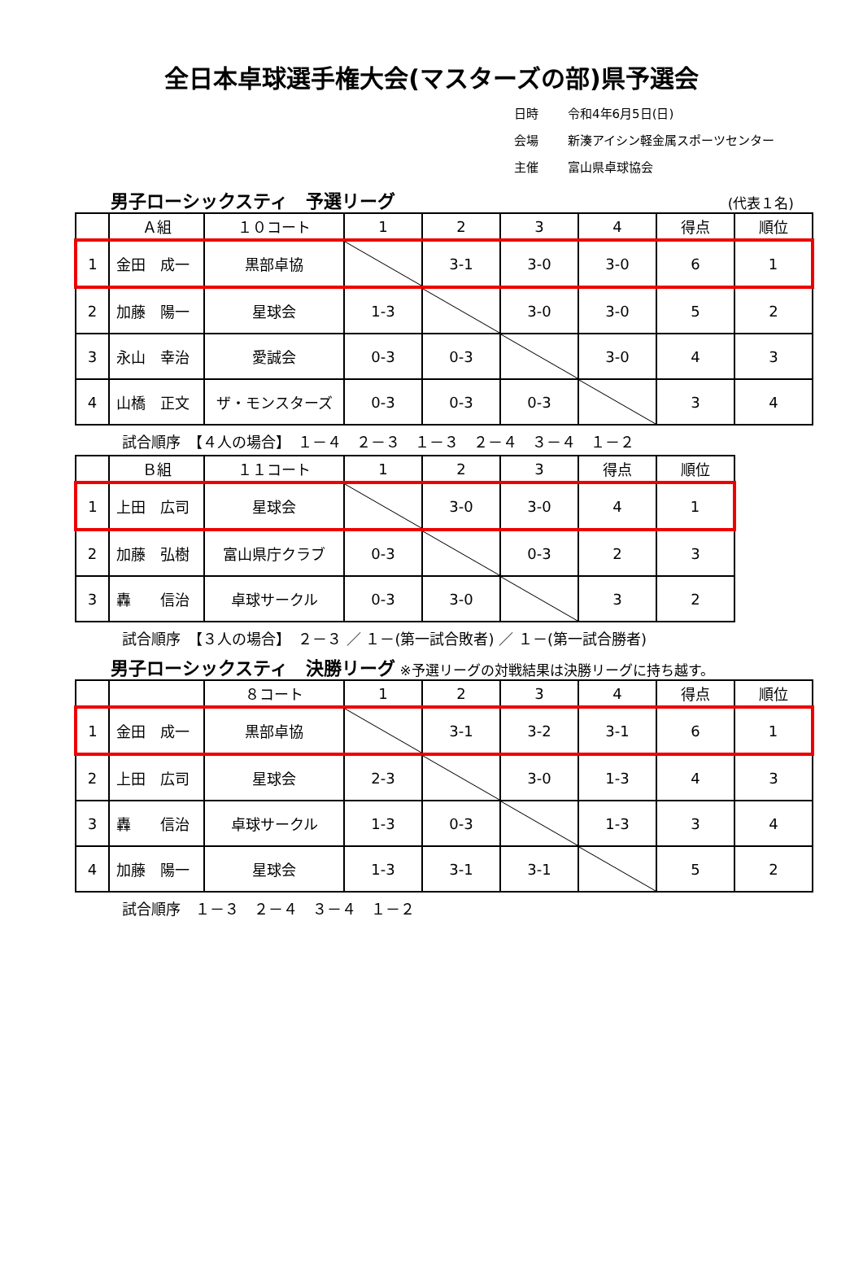全日本卓球選手権大会(マスターズの部)県予選会
日時 令和4年6月5日(日)
会場 新湊アイシン軽金属スポーツセンター
主催 富山県卓球協会
男子ローシックスティ　予選リーグ
(代表１名)
| | Ａ組 | １０コート | 1 | 2 | 3 | 4 | 得点 | 順位 |
| --- | --- | --- | --- | --- | --- | --- | --- | --- |
| 1 | 金田 成一 | 黒部卓協 | | 3-1 | 3-0 | 3-0 | 6 | 1 |
| 2 | 加藤 陽一 | 星球会 | 1-3 | | 3-0 | 3-0 | 5 | 2 |
| 3 | 永山 幸治 | 愛誠会 | 0-3 | 0-3 | | 3-0 | 4 | 3 |
| 4 | 山橋 正文 | ザ・モンスターズ | 0-3 | 0-3 | 0-3 | | 3 | 4 |
試合順序　【４人の場合】　１－４　２－３　１－３　２－４　３－４　１－２
| | Ｂ組 | １１コート | 1 | 2 | 3 | 得点 | 順位 |
| --- | --- | --- | --- | --- | --- | --- | --- |
| 1 | 上田 広司 | 星球会 | | 3-0 | 3-0 | 4 | 1 |
| 2 | 加藤 弘樹 | 富山県庁クラブ | 0-3 | | 0-3 | 2 | 3 |
| 3 | 轟 信治 | 卓球サークル | 0-3 | 3-0 | | 3 | 2 |
試合順序　【３人の場合】　２－３ ／ １－(第一試合敗者) ／ １－(第一試合勝者)
男子ローシックスティ　決勝リーグ
※予選リーグの対戦結果は決勝リーグに持ち越す。
| | | ８コート | 1 | 2 | 3 | 4 | 得点 | 順位 |
| --- | --- | --- | --- | --- | --- | --- | --- | --- |
| 1 | 金田 成一 | 黒部卓協 | | 3-1 | 3-2 | 3-1 | 6 | 1 |
| 2 | 上田 広司 | 星球会 | 2-3 | | 3-0 | 1-3 | 4 | 3 |
| 3 | 轟 信治 | 卓球サークル | 1-3 | 0-3 | | 1-3 | 3 | 4 |
| 4 | 加藤 陽一 | 星球会 | 1-3 | 3-1 | 3-1 | | 5 | 2 |
試合順序　１－３　２－４　３－４　１－２